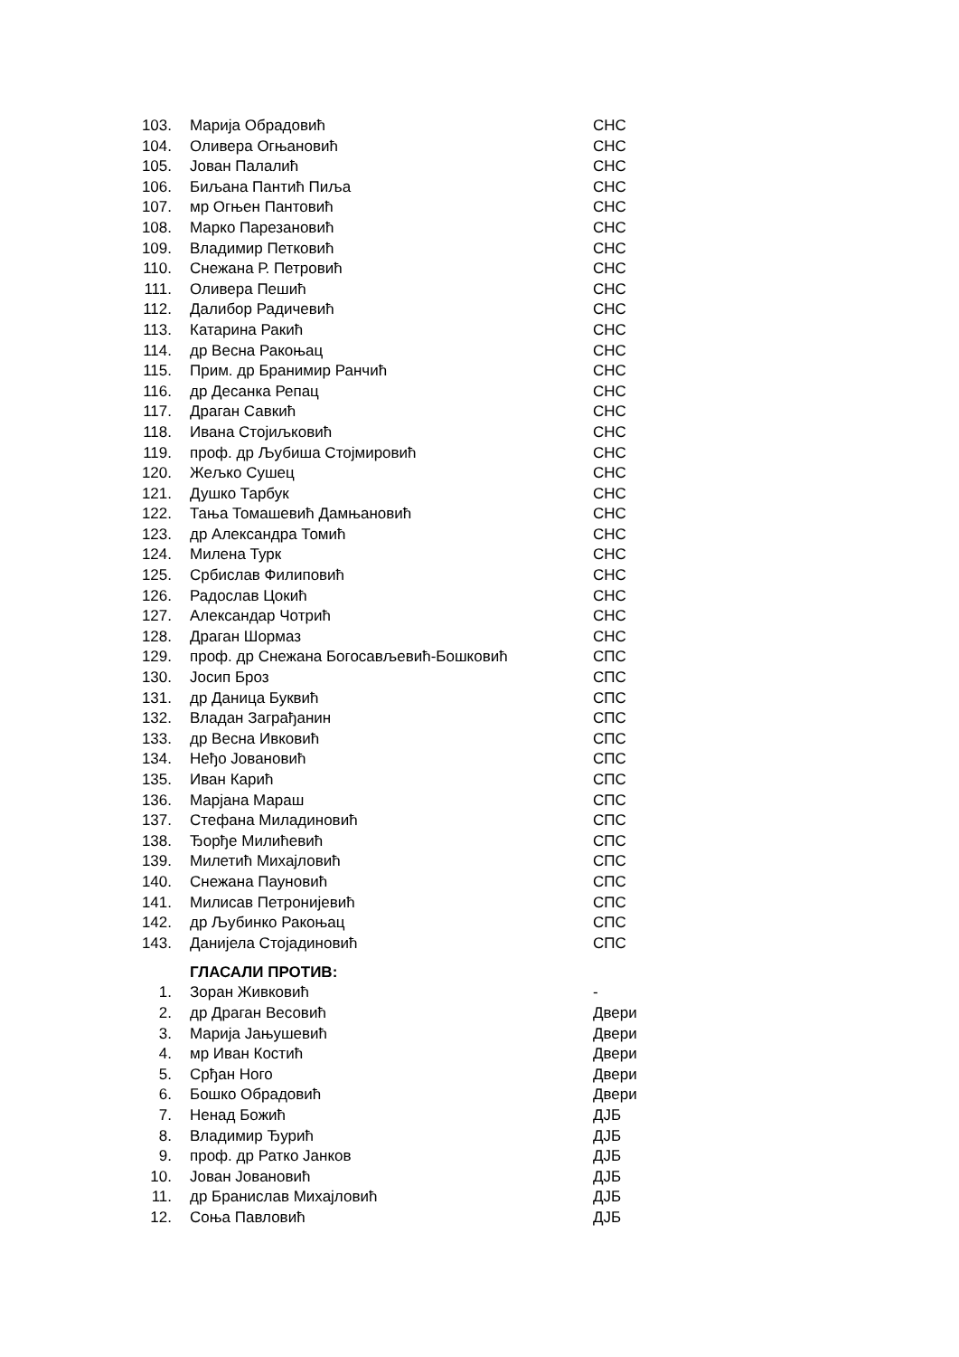| 103. | Марија Обрадовић | СНС |
| 104. | Оливера Огњановић | СНС |
| 105. | Јован Палалић | СНС |
| 106. | Биљана Пантић Пиља | СНС |
| 107. | мр Огњен Пантовић | СНС |
| 108. | Марко Парезановић | СНС |
| 109. | Владимир Петковић | СНС |
| 110. | Снежана Р. Петровић | СНС |
| 111. | Оливера Пешић | СНС |
| 112. | Далибор Радичевић | СНС |
| 113. | Катарина Ракић | СНС |
| 114. | др Весна Ракоњац | СНС |
| 115. | Прим. др Бранимир Ранчић | СНС |
| 116. | др Десанка Репац | СНС |
| 117. | Драган Савкић | СНС |
| 118. | Ивана Стојиљковић | СНС |
| 119. | проф. др Љубиша Стојмировић | СНС |
| 120. | Жељко Сушец | СНС |
| 121. | Душко Тарбук | СНС |
| 122. | Тања Томашевић Дамњановић | СНС |
| 123. | др Александра Томић | СНС |
| 124. | Милена Турк | СНС |
| 125. | Србислав Филиповић | СНС |
| 126. | Радослав Цокић | СНС |
| 127. | Александар Чотрић | СНС |
| 128. | Драган Шормаз | СНС |
| 129. | проф. др Снежана Богосављевић-Бошковић | СПС |
| 130. | Јосип Броз | СПС |
| 131. | др Даница Буквић | СПС |
| 132. | Владан Заграђанин | СПС |
| 133. | др Весна Ивковић | СПС |
| 134. | Неђо Јовановић | СПС |
| 135. | Иван Карић | СПС |
| 136. | Марјана Мараш | СПС |
| 137. | Стефана Миладиновић | СПС |
| 138. | Ђорђе Милићевић | СПС |
| 139. | Милетић Михајловић | СПС |
| 140. | Снежана Пауновић | СПС |
| 141. | Милисав Петронијевић | СПС |
| 142. | др Љубинко Ракоњац | СПС |
| 143. | Данијела Стојадиновић | СПС |
ГЛАСАЛИ ПРОТИВ:
| 1. | Зоран Живковић | - |
| 2. | др Драган Весовић | Двери |
| 3. | Марија Јањушевић | Двери |
| 4. | мр Иван Костић | Двери |
| 5. | Срђан Ного | Двери |
| 6. | Бошко Обрадовић | Двери |
| 7. | Ненад Божић | ДЈБ |
| 8. | Владимир Ђурић | ДЈБ |
| 9. | проф. др Ратко Јанков | ДЈБ |
| 10. | Јован Јовановић | ДЈБ |
| 11. | др Бранислав Михајловић | ДЈБ |
| 12. | Соња Павловић | ДЈБ |